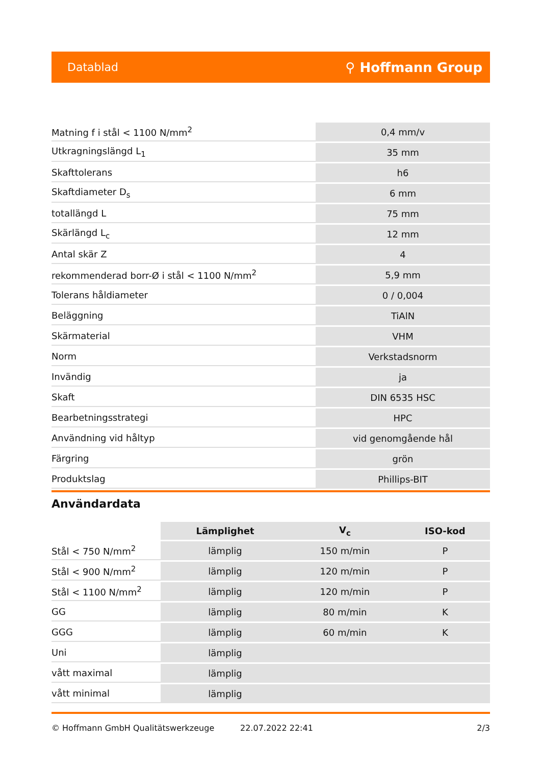Datablad ⚲ Hoffmann Group
| Matning f i stål < 1100 N/mm<sup>2</sup> | 0,4 mm/v |
| Utkragningslängd L<sub>1</sub> | 35 mm |
| Skafttolerans | h6 |
| Skaftdiameter D<sub>s</sub> | 6 mm |
| totallängd L | 75 mm |
| Skärlängd L<sub>c</sub> | 12 mm |
| Antal skär Z | 4 |
| rekommenderad borr-Ø i stål < 1100 N/mm<sup>2</sup> | 5,9 mm |
| Tolerans håldiameter | 0 / 0,004 |
| Beläggning | TiAlN |
| Skärmaterial | VHM |
| Norm | Verkstadsnorm |
| Invändig | ja |
| Skaft | DIN 6535 HSC |
| Bearbetningsstrategi | HPC |
| Användning vid håltyp | vid genomgående hål |
| Färgring | grön |
| Produktslag | Phillips-BIT |
Användardata
| | Lämplighet | V<sub>c</sub> | ISO-kod |
| --- | --- | --- | --- |
| Stål < 750 N/mm<sup>2</sup> | lämplig | 150 m/min | P |
| Stål < 900 N/mm<sup>2</sup> | lämplig | 120 m/min | P |
| Stål < 1100 N/mm<sup>2</sup> | lämplig | 120 m/min | P |
| GG | lämplig | 80 m/min | K |
| GGG | lämplig | 60 m/min | K |
| Uni | lämplig | | |
| vått maximal | lämplig | | |
| vått minimal | lämplig | | |
© Hoffmann GmbH Qualitätswerkzeuge 22.07.2022 22:41 2/3